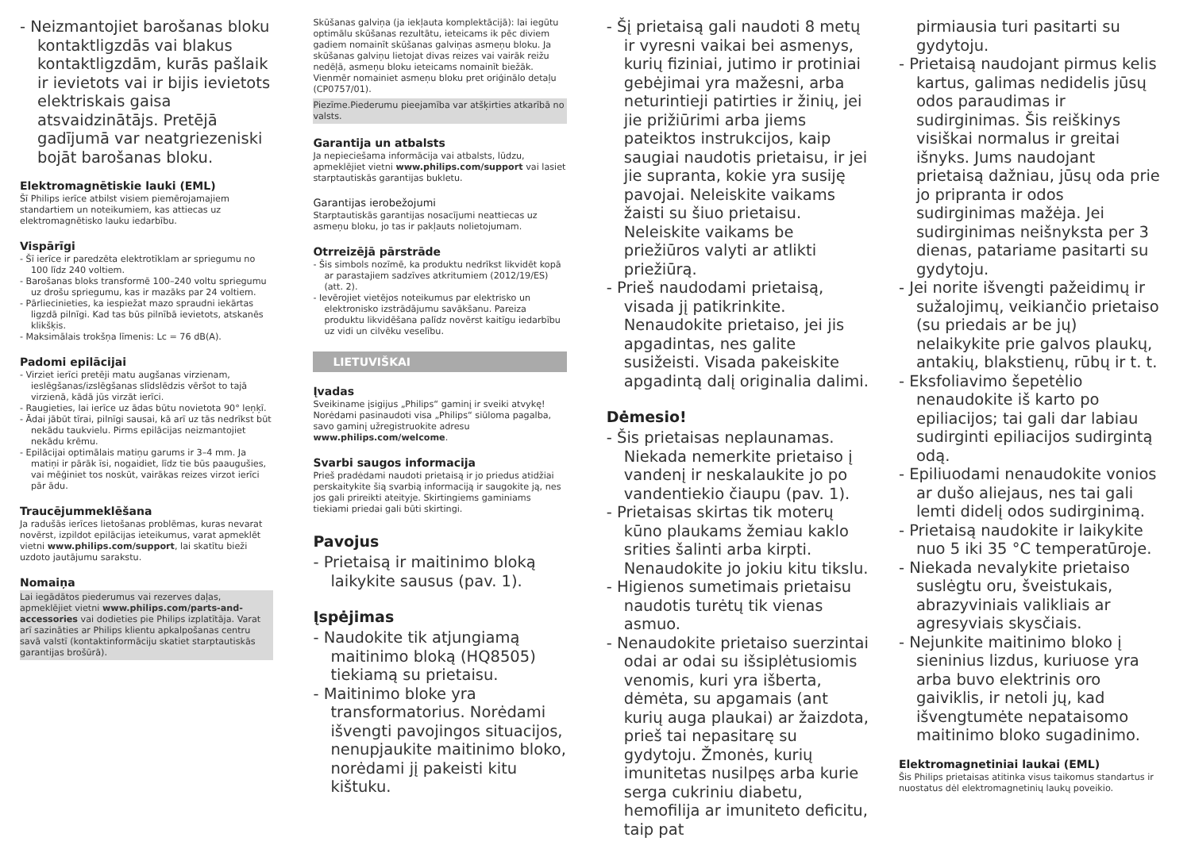- Neizmantojiet barošanas bloku kontaktligzdās vai blakus kontaktligzdām, kurās pašlaik ir ievietots vai ir bijis ievietots elektriskais gaisa atsvaidzinātājs. Pretējā gadījumā var neatgriezeniski bojāt barošanas bloku.
Elektromagnētiskie lauki (EML)
Šī Philips ierīce atbilst visiem piemērojamajiem standartiem un noteikumiem, kas attiecas uz elektromagnētisko lauku iedarbību.
Vispārīgi
- Šī ierīce ir paredzēta elektrotīklam ar spriegumu no 100 līdz 240 voltiem.
- Barošanas bloks transformē 100–240 voltu spriegumu uz drošu spriegumu, kas ir mazāks par 24 voltiem.
- Pārliecinieties, ka iespiežat mazo spraudni iekārtas ligzdā pilnīgi. Kad tas būs pilnībā ievietots, atskanēs klikšķis.
- Maksimālais trokšņa līmenis: Lc = 76 dB(A).
Padomi epilācijai
- Virziet ierīci pretēji matu augšanas virzienam, ieslēgšanas/izslēgšanas slīdslēdzis vēršot to tajā virzienā, kādā jūs virzāt ierīci.
- Raugieties, lai ierīce uz ādas būtu novietota 90° leņķī.
- Ādai jābūt tīrai, pilnīgi sausai, kā arī uz tās nedrīkst būt nekādu taukvielu. Pirms epilācijas neizmantojiet nekādu krēmu.
- Epilācijai optimālais matiņu garums ir 3–4 mm. Ja matiņi ir pārāk īsi, nogaidiet, līdz tie būs paaugušies, vai mēģiniet tos noskūt, vairākas reizes virzot ierīci pār ādu.
Traucējummeklēšana
Ja radušās ierīces lietošanas problēmas, kuras nevarat novērst, izpildot epilācijas ieteikumus, varat apmeklēt vietni www.philips.com/support, lai skatītu bieži uzdoto jautājumu sarakstu.
Nomaiņa
Lai iegādātos piederumus vai rezerves daļas, apmeklējiet vietni www.philips.com/parts-and-accessories vai dodieties pie Philips izplatītāja. Varat arī sazināties ar Philips klientu apkalpošanas centru savā valstī (kontaktinformāciju skatiet starptautiskās garantijas brošūrā).
Skūšanas galviņa (ja iekļauta komplektācijā): lai iegūtu optimālu skūšanas rezultātu, ieteicams ik pēc diviem gadiem nomainīt skūšanas galviņas asmeņu bloku. Ja skūšanas galviņu lietojat divas reizes vai vairāk reižu nedēļā, asmeņu bloku ieteicams nomainīt biežāk. Vienmēr nomainiet asmeņu bloku pret oriģinālo detaļu (CP0757/01).
Piezīme.Piederumu pieejamība var atšķirties atkarībā no valsts.
Garantija un atbalsts
Ja nepieciešama informācija vai atbalsts, lūdzu, apmeklējiet vietni www.philips.com/support vai lasiet starptautiskās garantijas bukletu.
Garantijas ierobežojumi
Starptautiskās garantijas nosacījumi neattiecas uz asmeņu bloku, jo tas ir pakļauts nolietojumam.
Otrreizējā pārstrāde
- Šis simbols nozīmē, ka produktu nedrīkst likvidēt kopā ar parastajiem sadzīves atkritumiem (2012/19/ES) (att. 2).
- Ievērojiet vietējos noteikumus par elektrisko un elektronisko izstrādājumu savākšanu. Pareiza produktu likvidēšana palīdz novērst kaitīgu iedarbību uz vidi un cilvēku veselību.
LIETUVIŠKAI
Įvadas
Sveikiname įsigijus „Philips“ gaminį ir sveiki atvykę! Norėdami pasinaudoti visa „Philips“ siūloma pagalba, savo gaminį užregistruokite adresu www.philips.com/welcome.
Svarbi saugos informacija
Prieš pradėdami naudoti prietaisą ir jo priedus atidžiai perskaitykite šią svarbią informaciją ir saugokite ją, nes jos gali prireikti ateityje. Skirtingiems gaminiams tiekiami priedai gali būti skirtingi.
Pavojus
- Prietaisą ir maitinimo bloką laikykite sausus (pav. 1).
Įspėjimas
- Naudokite tik atjungiamą maitinimo bloką (HQ8505) tiekiamą su prietaisu.
- Maitinimo bloke yra transformatorius. Norėdami išvengti pavojingos situacijos, nenupjaukite maitinimo bloko, norėdami jį pakeisti kitu kištuku.
- Šį prietaisą gali naudoti 8 metų ir vyresni vaikai bei asmenys, kurių fiziniai, jutimo ir protiniai gebėjimai yra mažesni, arba neturintieji patirties ir žinių, jei jie prižiūrimi arba jiems pateiktos instrukcijos, kaip saugiai naudotis prietaisu, ir jei jie supranta, kokie yra susiję pavojai. Neleiskite vaikams žaisti su šiuo prietaisu. Neleiskite vaikams be priežiūros valyti ar atlikti priežiūrą.
- Prieš naudodami prietaisą, visada jį patikrinkite. Nenaudokite prietaiso, jei jis apgadintas, nes galite susižeisti. Visada pakeiskite apgadintą dalį originalia dalimi.
Dėmesio!
- Šis prietaisas neplaunamas. Niekada nemerkite prietaiso į vandenį ir neskalaukite jo po vandentiekio čiaupu (pav. 1).
- Prietaisas skirtas tik moterų kūno plaukams žemiau kaklo srities šalinti arba kirpti. Nenaudokite jo jokiu kitu tikslu.
- Higienos sumetimais prietaisu naudotis turėtų tik vienas asmuo.
- Nenaudokite prietaiso suerzintai odai ar odai su išsiplėtusiomis venomis, kuri yra išberta, dėmėta, su apgamais (ant kurių auga plaukai) ar žaizdota, prieš tai nepasitarę su gydytoju. Žmonės, kurių imunitetas nusilpęs arba kurie serga cukriniu diabetu, hemofilija ar imuniteto deficitu, taip pat
pirmiausia turi pasitarti su gydytoju.
- Prietaisą naudojant pirmus kelis kartus, galimas nedidelis jūsų odos paraudimas ir sudirginimas. Šis reiškinys visiškai normalus ir greitai išnyks. Jums naudojant prietaisą dažniau, jūsų oda prie jo pripranta ir odos sudirginimas mažėja. Jei sudirginimas neišnyksta per 3 dienas, patariame pasitarti su gydytoju.
- Jei norite išvengti pažeidimų ir sužalojimų, veikiančio prietaiso (su priedais ar be jų) nelaikykite prie galvos plaukų, antakių, blakstienų, rūbų ir t. t.
- Eksfoliavimo šepetėlio nenaudokite iš karto po epiliacijos; tai gali dar labiau sudirginti epiliacijos sudirgintą odą.
- Epiliuodami nenaudokite vonios ar dušo aliejaus, nes tai gali lemti didelį odos sudirginimą.
- Prietaisą naudokite ir laikykite nuo 5 iki 35 °C temperatūroje.
- Niekada nevalykite prietaiso suslėgtu oru, šveistukais, abrazyviniais valikliais ar agresyviais skysčiais.
- Nejunkite maitinimo bloko į sieninius lizdus, kuriuose yra arba buvo elektrinis oro gaiviklis, ir netoli jų, kad išvengtumėte nepataisomo maitinimo bloko sugadinimo.
Elektromagnetiniai laukai (EML)
Šis Philips prietaisas atitinka visus taikomus standartus ir nuostatus dėl elektromagnetinių laukų poveikio.